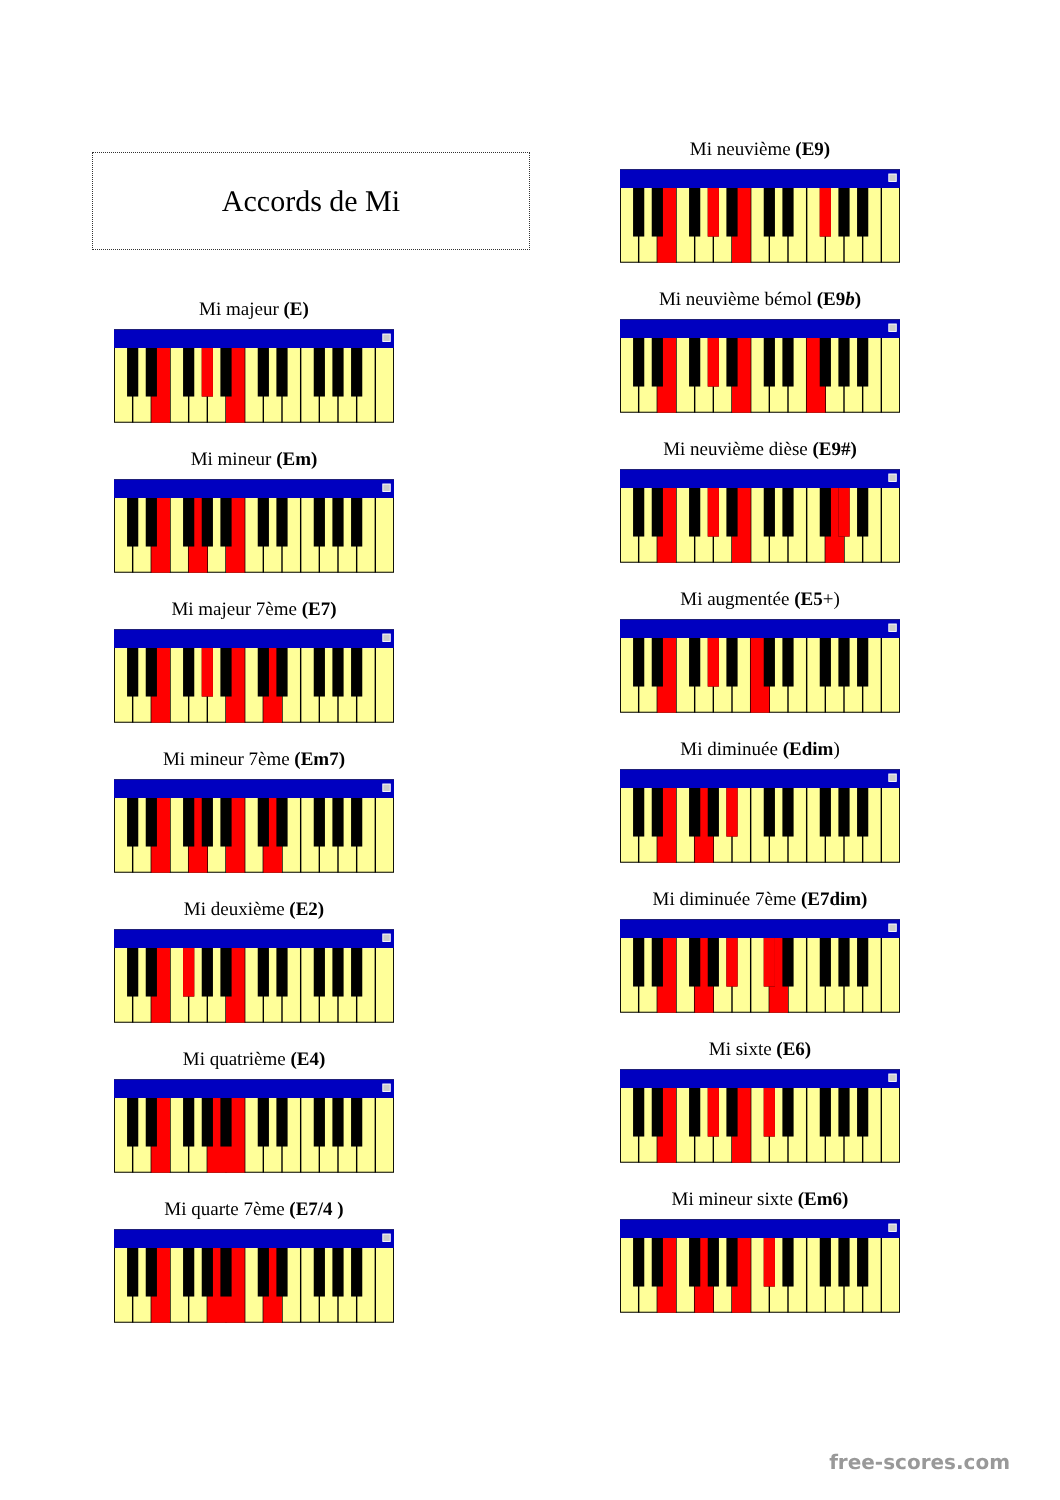Accords de Mi
Mi majeur (E)
Mi mineur (Em)
Mi majeur 7ème (E7)
Mi mineur 7ème (Em7)
Mi deuxième (E2)
Mi quatrième (E4)
Mi quarte 7ème (E7/4 )
Mi neuvième (E9)
Mi neuvième bémol (E9b)
Mi neuvième dièse (E9#)
Mi augmentée (E5+)
Mi diminuée (Edim)
Mi diminuée 7ème (E7dim)
Mi sixte (E6)
Mi mineur sixte (Em6)
free-scores.com